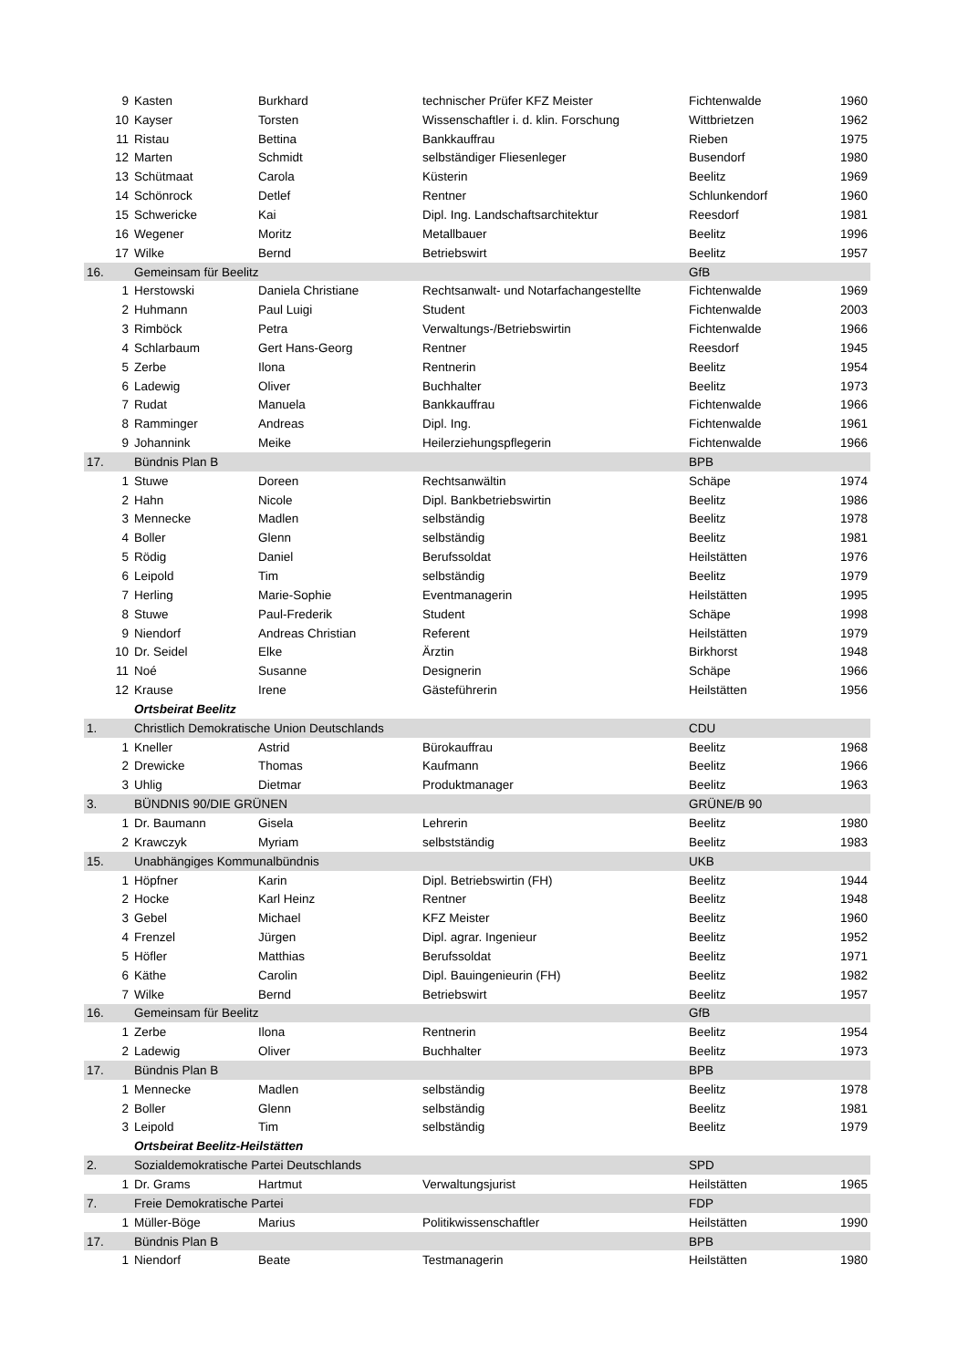| 9 | Kasten | Burkhard | technischer Prüfer KFZ Meister | Fichtenwalde | 1960 |
| 10 | Kayser | Torsten | Wissenschaftler i. d. klin. Forschung | Wittbrietzen | 1962 |
| 11 | Ristau | Bettina | Bankkauffrau | Rieben | 1975 |
| 12 | Marten | Schmidt | selbständiger Fliesenleger | Busendorf | 1980 |
| 13 | Schütmaat | Carola | Küsterin | Beelitz | 1969 |
| 14 | Schönrock | Detlef | Rentner | Schlunkendorf | 1960 |
| 15 | Schwericke | Kai | Dipl. Ing. Landschaftsarchitektur | Reesdorf | 1981 |
| 16 | Wegener | Moritz | Metallbauer | Beelitz | 1996 |
| 17 | Wilke | Bernd | Betriebswirt | Beelitz | 1957 |
| 16. | Gemeinsam für Beelitz | | | GfB | |
| 1 | Herstowski | Daniela Christiane | Rechtsanwalt- und Notarfachangestellte | Fichtenwalde | 1969 |
| 2 | Huhmann | Paul Luigi | Student | Fichtenwalde | 2003 |
| 3 | Rimböck | Petra | Verwaltungs-/Betriebswirtin | Fichtenwalde | 1966 |
| 4 | Schlarbaum | Gert Hans-Georg | Rentner | Reesdorf | 1945 |
| 5 | Zerbe | Ilona | Rentnerin | Beelitz | 1954 |
| 6 | Ladewig | Oliver | Buchhalter | Beelitz | 1973 |
| 7 | Rudat | Manuela | Bankkauffrau | Fichtenwalde | 1966 |
| 8 | Ramminger | Andreas | Dipl. Ing. | Fichtenwalde | 1961 |
| 9 | Johannink | Meike | Heilerziehungspflegerin | Fichtenwalde | 1966 |
| 17. | Bündnis Plan B | | | BPB | |
| 1 | Stuwe | Doreen | Rechtsanwältin | Schäpe | 1974 |
| 2 | Hahn | Nicole | Dipl. Bankbetriebswirtin | Beelitz | 1986 |
| 3 | Mennecke | Madlen | selbständig | Beelitz | 1978 |
| 4 | Boller | Glenn | selbständig | Beelitz | 1981 |
| 5 | Rödig | Daniel | Berufssoldat | Heilstätten | 1976 |
| 6 | Leipold | Tim | selbständig | Beelitz | 1979 |
| 7 | Herling | Marie-Sophie | Eventmanagerin | Heilstätten | 1995 |
| 8 | Stuwe | Paul-Frederik | Student | Schäpe | 1998 |
| 9 | Niendorf | Andreas Christian | Referent | Heilstätten | 1979 |
| 10 | Dr. Seidel | Elke | Ärztin | Birkhorst | 1948 |
| 11 | Noé | Susanne | Designerin | Schäpe | 1966 |
| 12 | Krause | Irene | Gästeführerin | Heilstätten | 1956 |
| | Ortsbeirat Beelitz | | | | |
| 1. | Christlich Demokratische Union Deutschlands | | | CDU | |
| 1 | Kneller | Astrid | Bürokauffrau | Beelitz | 1968 |
| 2 | Drewicke | Thomas | Kaufmann | Beelitz | 1966 |
| 3 | Uhlig | Dietmar | Produktmanager | Beelitz | 1963 |
| 3. | BÜNDNIS 90/DIE GRÜNEN | | | GRÜNE/B 90 | |
| 1 | Dr. Baumann | Gisela | Lehrerin | Beelitz | 1980 |
| 2 | Krawczyk | Myriam | selbstständig | Beelitz | 1983 |
| 15. | Unabhängiges Kommunalbündnis | | | UKB | |
| 1 | Höpfner | Karin | Dipl. Betriebswirtin (FH) | Beelitz | 1944 |
| 2 | Hocke | Karl Heinz | Rentner | Beelitz | 1948 |
| 3 | Gebel | Michael | KFZ Meister | Beelitz | 1960 |
| 4 | Frenzel | Jürgen | Dipl. agrar. Ingenieur | Beelitz | 1952 |
| 5 | Höfler | Matthias | Berufssoldat | Beelitz | 1971 |
| 6 | Käthe | Carolin | Dipl. Bauingenieurin (FH) | Beelitz | 1982 |
| 7 | Wilke | Bernd | Betriebswirt | Beelitz | 1957 |
| 16. | Gemeinsam für Beelitz | | | GfB | |
| 1 | Zerbe | Ilona | Rentnerin | Beelitz | 1954 |
| 2 | Ladewig | Oliver | Buchhalter | Beelitz | 1973 |
| 17. | Bündnis Plan B | | | BPB | |
| 1 | Mennecke | Madlen | selbständig | Beelitz | 1978 |
| 2 | Boller | Glenn | selbständig | Beelitz | 1981 |
| 3 | Leipold | Tim | selbständig | Beelitz | 1979 |
| | Ortsbeirat Beelitz-Heilstätten | | | | |
| 2. | Sozialdemokratische Partei Deutschlands | | | SPD | |
| 1 | Dr. Grams | Hartmut | Verwaltungsjurist | Heilstätten | 1965 |
| 7. | Freie Demokratische Partei | | | FDP | |
| 1 | Müller-Böge | Marius | Politikwissenschaftler | Heilstätten | 1990 |
| 17. | Bündnis Plan B | | | BPB | |
| 1 | Niendorf | Beate | Testmanagerin | Heilstätten | 1980 |